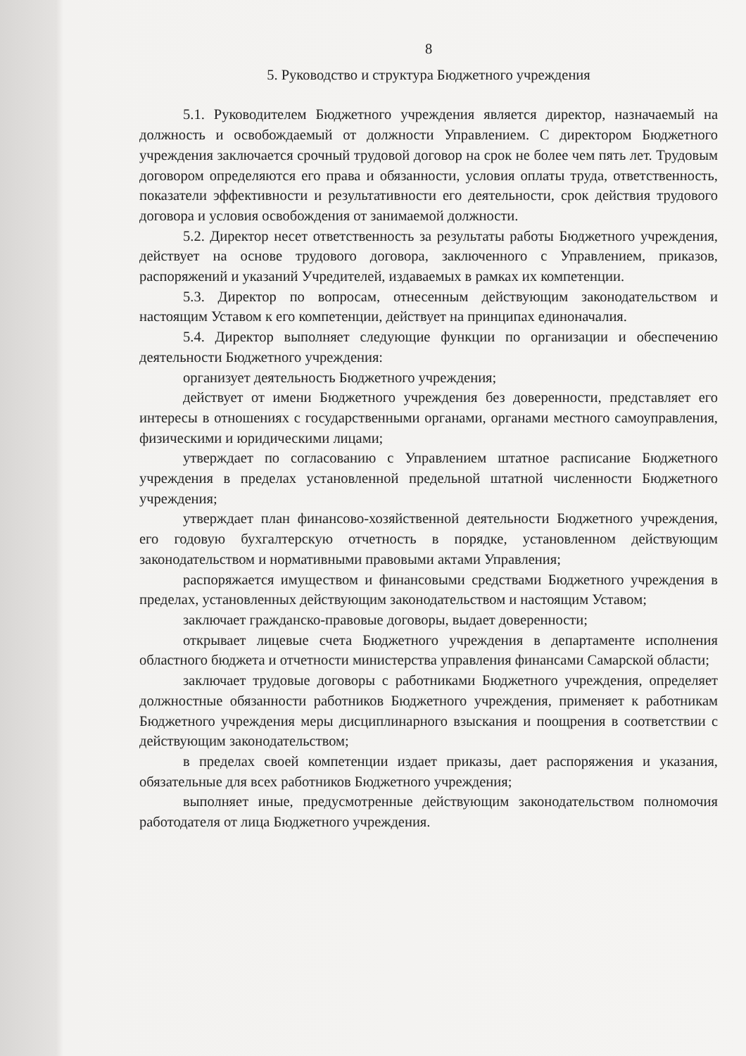8
5. Руководство и структура Бюджетного учреждения
5.1. Руководителем Бюджетного учреждения является директор, назначаемый на должность и освобождаемый от должности Управлением. С директором Бюджетного учреждения заключается срочный трудовой договор на срок не более чем пять лет. Трудовым договором определяются его права и обязанности, условия оплаты труда, ответственность, показатели эффективности и результативности его деятельности, срок действия трудового договора и условия освобождения от занимаемой должности.
5.2. Директор несет ответственность за результаты работы Бюджетного учреждения, действует на основе трудового договора, заключенного с Управлением, приказов, распоряжений и указаний Учредителей, издаваемых в рамках их компетенции.
5.3. Директор по вопросам, отнесенным действующим законодательством и настоящим Уставом к его компетенции, действует на принципах единоначалия.
5.4. Директор выполняет следующие функции по организации и обеспечению деятельности Бюджетного учреждения:
организует деятельность Бюджетного учреждения;
действует от имени Бюджетного учреждения без доверенности, представляет его интересы в отношениях с государственными органами, органами местного самоуправления, физическими и юридическими лицами;
утверждает по согласованию с Управлением штатное расписание Бюджетного учреждения в пределах установленной предельной штатной численности Бюджетного учреждения;
утверждает план финансово-хозяйственной деятельности Бюджетного учреждения, его годовую бухгалтерскую отчетность в порядке, установленном действующим законодательством и нормативными правовыми актами Управления;
распоряжается имуществом и финансовыми средствами Бюджетного учреждения в пределах, установленных действующим законодательством и настоящим Уставом;
заключает гражданско-правовые договоры, выдает доверенности;
открывает лицевые счета Бюджетного учреждения в департаменте исполнения областного бюджета и отчетности министерства управления финансами Самарской области;
заключает трудовые договоры с работниками Бюджетного учреждения, определяет должностные обязанности работников Бюджетного учреждения, применяет к работникам Бюджетного учреждения меры дисциплинарного взыскания и поощрения в соответствии с действующим законодательством;
в пределах своей компетенции издает приказы, дает распоряжения и указания, обязательные для всех работников Бюджетного учреждения;
выполняет иные, предусмотренные действующим законодательством полномочия работодателя от лица Бюджетного учреждения.